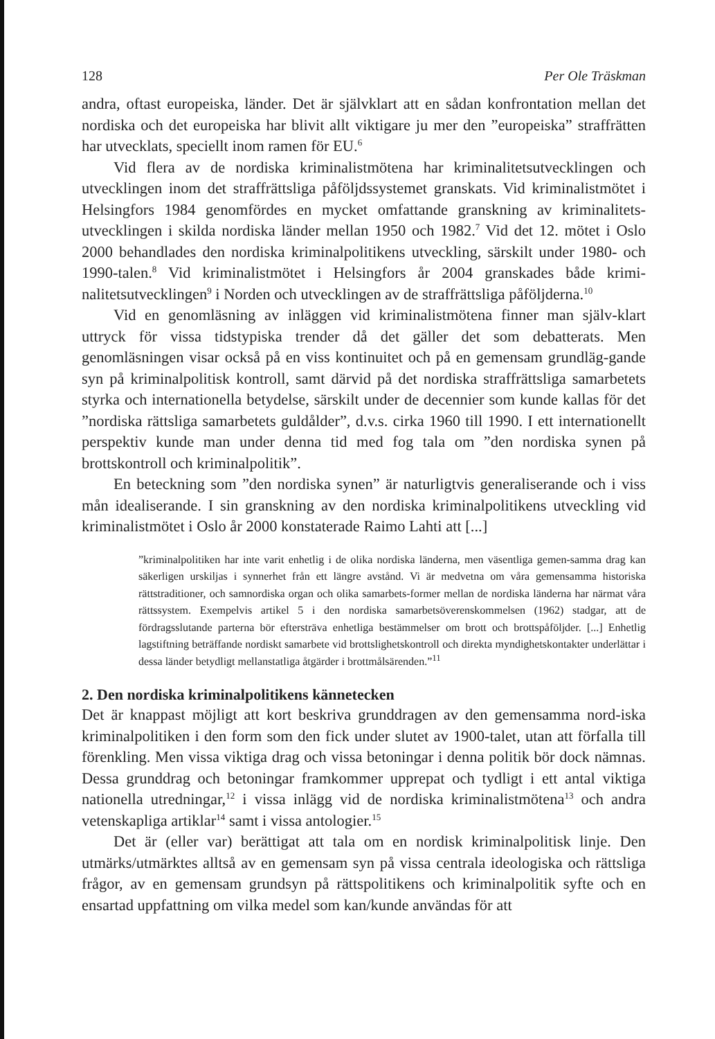128 Per Ole Träskman
andra, oftast europeiska, länder. Det är självklart att en sådan konfrontation mellan det nordiska och det europeiska har blivit allt viktigare ju mer den ”europeiska” straffrätten har utvecklats, speciellt inom ramen för EU.<sup>6</sup>
Vid flera av de nordiska kriminalistmötena har kriminalitetsutvecklingen och utvecklingen inom det straffrättsliga påföljdssystemet granskats. Vid kriminalistmötet i Helsingfors 1984 genomfördes en mycket omfattande granskning av kriminalitets-utvecklingen i skilda nordiska länder mellan 1950 och 1982.<sup>7</sup> Vid det 12. mötet i Oslo 2000 behandlades den nordiska kriminalpolitikens utveckling, särskilt under 1980- och 1990-talen.<sup>8</sup> Vid kriminalistmötet i Helsingfors år 2004 granskades både krimi-nalitetsutvecklingen<sup>9</sup> i Norden och utvecklingen av de straffrättsliga påföljderna.<sup>10</sup>
Vid en genomläsning av inläggen vid kriminalistmötena finner man själv-klart uttryck för vissa tidstypiska trender då det gäller det som debatterats. Men genomläsningen visar också på en viss kontinuitet och på en gemensam grundläg-gande syn på kriminalpolitisk kontroll, samt därvid på det nordiska straffrättsliga samarbetets styrka och internationella betydelse, särskilt under de decennier som kunde kallas för det ”nordiska rättsliga samarbetets guldålder”, d.v.s. cirka 1960 till 1990. I ett internationellt perspektiv kunde man under denna tid med fog tala om ”den nordiska synen på brottskontroll och kriminalpolitik”.
En beteckning som ”den nordiska synen” är naturligtvis generaliserande och i viss mån idealiserande. I sin granskning av den nordiska kriminalpolitikens utveckling vid kriminalistmötet i Oslo år 2000 konstaterade Raimo Lahti att [...]
”kriminalpolitiken har inte varit enhetlig i de olika nordiska länderna, men väsentliga gemen-samma drag kan säkerligen urskiljas i synnerhet från ett längre avstånd. Vi är medvetna om våra gemensamma historiska rättstraditioner, och samnordiska organ och olika samarbets-former mellan de nordiska länderna har närmat våra rättssystem. Exempelvis artikel 5 i den nordiska samarbetsöverenskommelsen (1962) stadgar, att de fördragsslutande parterna bör eftersträva enhetliga bestämmelser om brott och brottspåföljder. [...] Enhetlig lagstiftning beträffande nordiskt samarbete vid brottslighetskontroll och direkta myndighetskontakter underlättar i dessa länder betydligt mellanstatliga åtgärder i brottmålsärenden.”<sup>11</sup>
2. Den nordiska kriminalpolitikens kännetecken
Det är knappast möjligt att kort beskriva grunddragen av den gemensamma nord-iska kriminalpolitiken i den form som den fick under slutet av 1900-talet, utan att förfalla till förenkling. Men vissa viktiga drag och vissa betoningar i denna politik bör dock nämnas. Dessa grunddrag och betoningar framkommer upprepat och tydligt i ett antal viktiga nationella utredningar,<sup>12</sup> i vissa inlägg vid de nordiska kriminalistmötena<sup>13</sup> och andra vetenskapliga artiklar<sup>14</sup> samt i vissa antologier.<sup>15</sup>
Det är (eller var) berättigat att tala om en nordisk kriminalpolitisk linje. Den utmärks/utmärktes alltså av en gemensam syn på vissa centrala ideologiska och rättsliga frågor, av en gemensam grundsyn på rättspolitikens och kriminalpolitik syfte och en ensartad uppfattning om vilka medel som kan/kunde användas för att